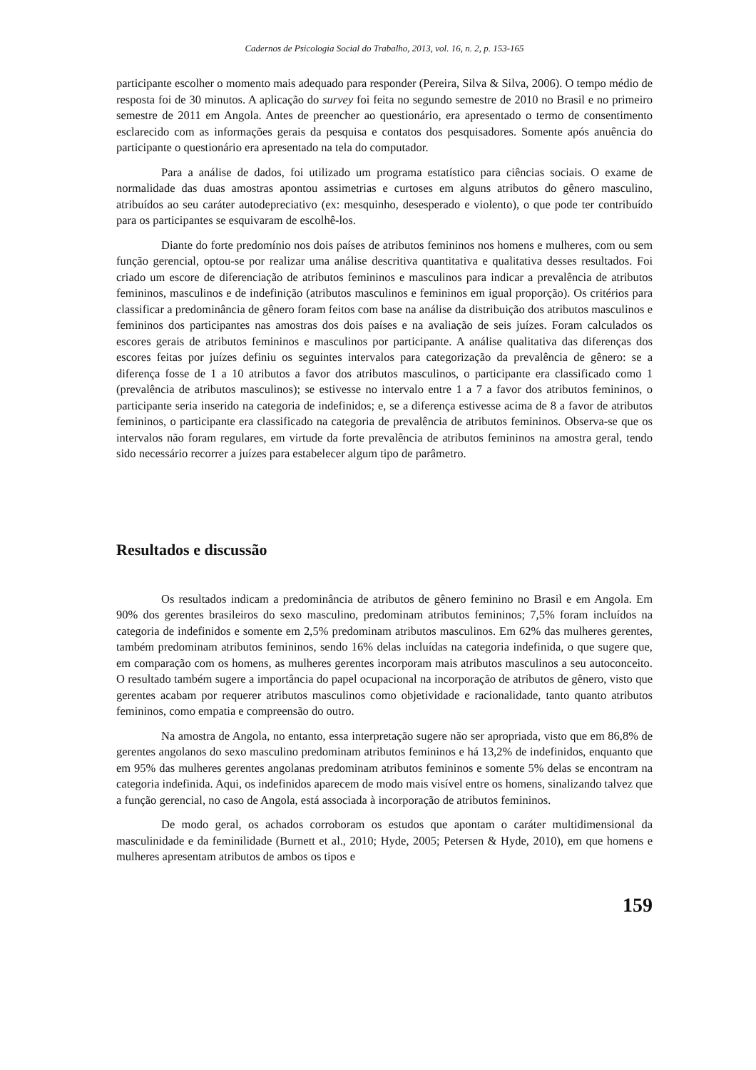Cadernos de Psicologia Social do Trabalho, 2013, vol. 16, n. 2, p. 153-165
participante escolher o momento mais adequado para responder (Pereira, Silva & Silva, 2006). O tempo médio de resposta foi de 30 minutos. A aplicação do survey foi feita no segundo semestre de 2010 no Brasil e no primeiro semestre de 2011 em Angola. Antes de preencher ao questionário, era apresentado o termo de consentimento esclarecido com as informações gerais da pesquisa e contatos dos pesquisadores. Somente após anuência do participante o questionário era apresentado na tela do computador.
Para a análise de dados, foi utilizado um programa estatístico para ciências sociais. O exame de normalidade das duas amostras apontou assimetrias e curtoses em alguns atributos do gênero masculino, atribuídos ao seu caráter autodepreciativo (ex: mesquinho, desesperado e violento), o que pode ter contribuído para os participantes se esquivaram de escolhê-los.
Diante do forte predomínio nos dois países de atributos femininos nos homens e mulheres, com ou sem função gerencial, optou-se por realizar uma análise descritiva quantitativa e qualitativa desses resultados. Foi criado um escore de diferenciação de atributos femininos e masculinos para indicar a prevalência de atributos femininos, masculinos e de indefinição (atributos masculinos e femininos em igual proporção). Os critérios para classificar a predominância de gênero foram feitos com base na análise da distribuição dos atributos masculinos e femininos dos participantes nas amostras dos dois países e na avaliação de seis juízes. Foram calculados os escores gerais de atributos femininos e masculinos por participante. A análise qualitativa das diferenças dos escores feitas por juízes definiu os seguintes intervalos para categorização da prevalência de gênero: se a diferença fosse de 1 a 10 atributos a favor dos atributos masculinos, o participante era classificado como 1 (prevalência de atributos masculinos); se estivesse no intervalo entre 1 a 7 a favor dos atributos femininos, o participante seria inserido na categoria de indefinidos; e, se a diferença estivesse acima de 8 a favor de atributos femininos, o participante era classificado na categoria de prevalência de atributos femininos. Observa-se que os intervalos não foram regulares, em virtude da forte prevalência de atributos femininos na amostra geral, tendo sido necessário recorrer a juízes para estabelecer algum tipo de parâmetro.
Resultados e discussão
Os resultados indicam a predominância de atributos de gênero feminino no Brasil e em Angola. Em 90% dos gerentes brasileiros do sexo masculino, predominam atributos femininos; 7,5% foram incluídos na categoria de indefinidos e somente em 2,5% predominam atributos masculinos. Em 62% das mulheres gerentes, também predominam atributos femininos, sendo 16% delas incluídas na categoria indefinida, o que sugere que, em comparação com os homens, as mulheres gerentes incorporam mais atributos masculinos a seu autoconceito. O resultado também sugere a importância do papel ocupacional na incorporação de atributos de gênero, visto que gerentes acabam por requerer atributos masculinos como objetividade e racionalidade, tanto quanto atributos femininos, como empatia e compreensão do outro.
Na amostra de Angola, no entanto, essa interpretação sugere não ser apropriada, visto que em 86,8% de gerentes angolanos do sexo masculino predominam atributos femininos e há 13,2% de indefinidos, enquanto que em 95% das mulheres gerentes angolanas predominam atributos femininos e somente 5% delas se encontram na categoria indefinida. Aqui, os indefinidos aparecem de modo mais visível entre os homens, sinalizando talvez que a função gerencial, no caso de Angola, está associada à incorporação de atributos femininos.
De modo geral, os achados corroboram os estudos que apontam o caráter multidimensional da masculinidade e da feminilidade (Burnett et al., 2010; Hyde, 2005; Petersen & Hyde, 2010), em que homens e mulheres apresentam atributos de ambos os tipos e
159